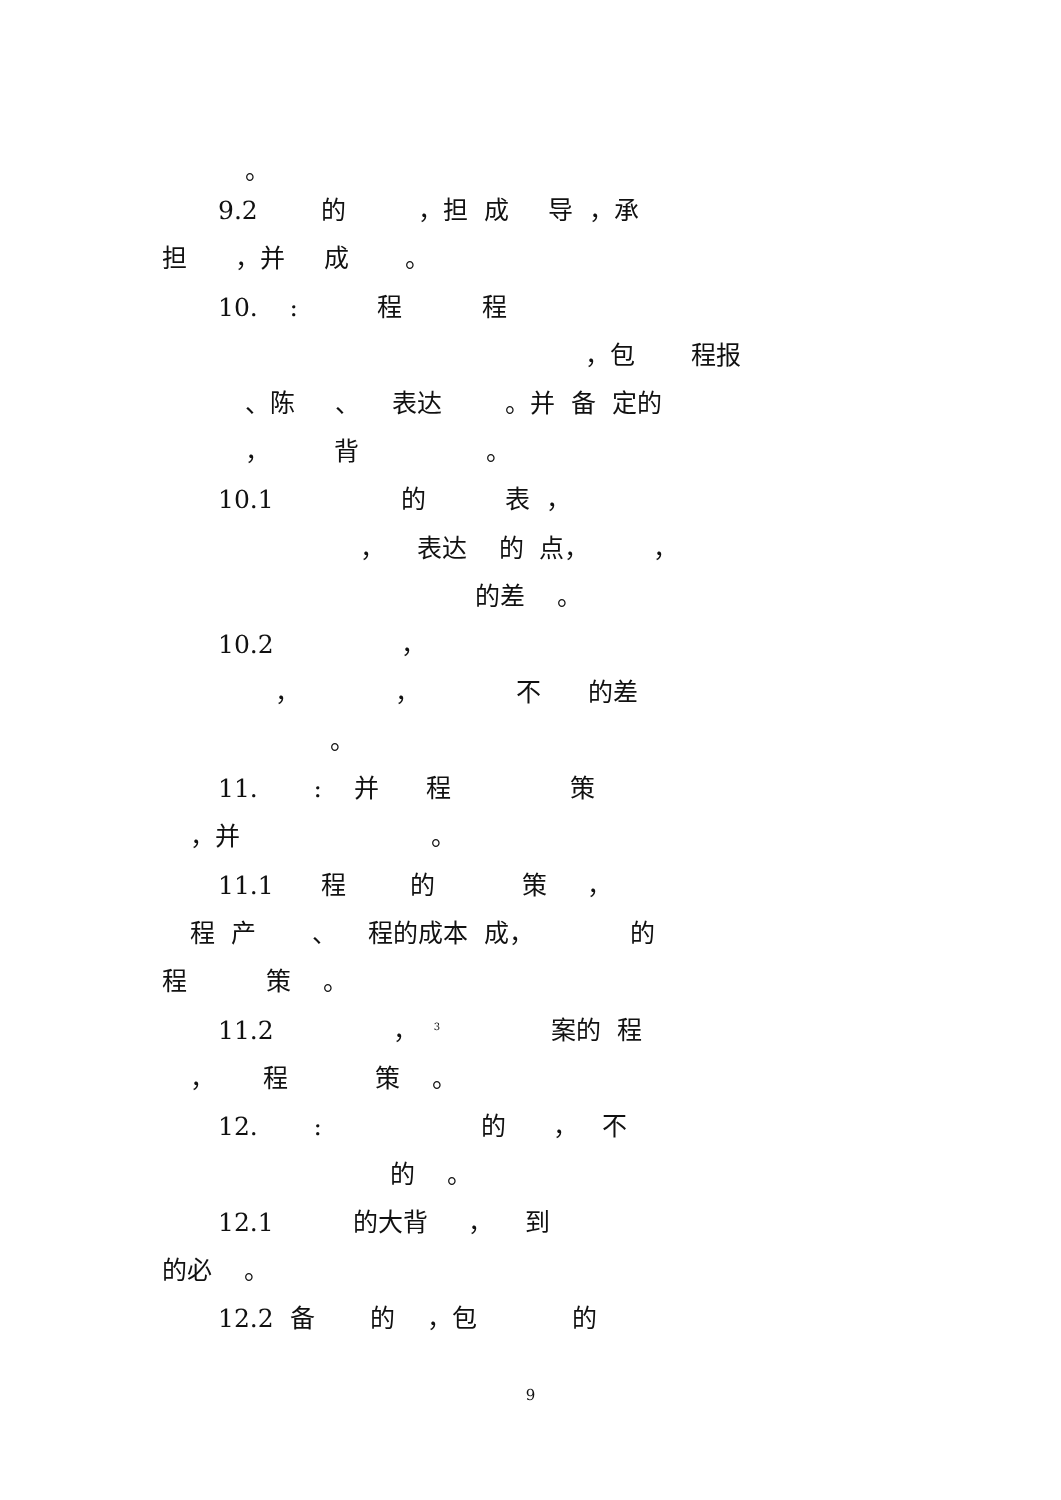。
9.2 的 ，担 成 导 ，承
担 ，并 成 。
10. : 程 程
，包 程报
、陈 、 表达 。并 备 定的
， 背 。
10.1 的 表 ，
， 表达 的 点， ，
的差 。
10.2 ，
， ， 不 的差
。
11. : 并 程 策
，并 。
11.1 程 的 策 ，
程 产 、 程的成本 成， 的
程 策 。
11.2 ， <sup>3</sup> 案的 程
， 程 策 。
12. : 的 ， 不
的 。
12.1 的大背 ， 到
的必 。
12.2 备 的 ，包 的
9